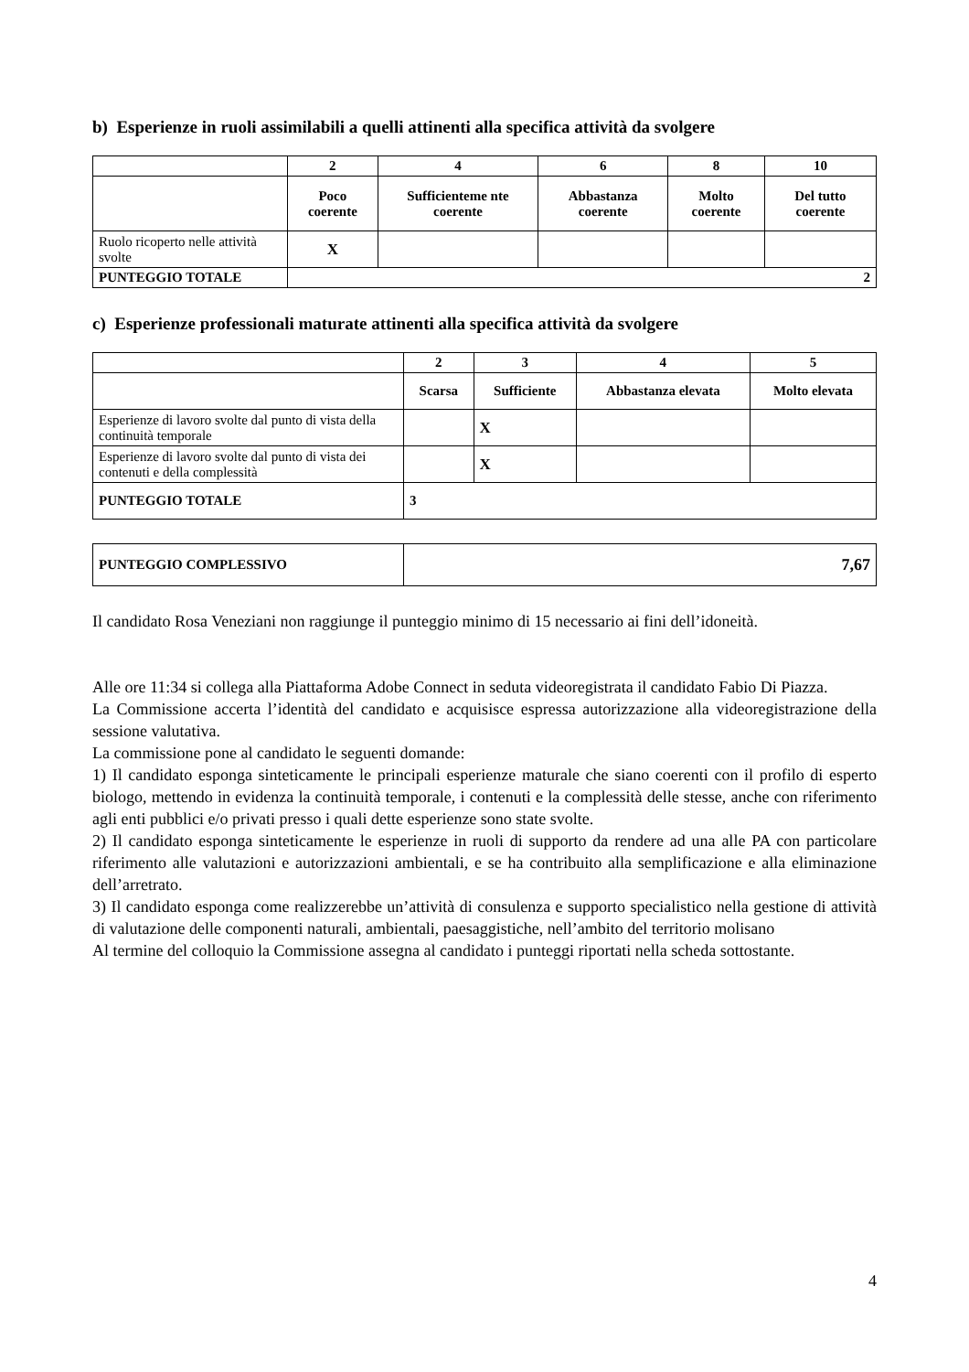b) Esperienze in ruoli assimilabili a quelli attinenti alla specifica attività da svolgere
| | 2 | 4 | 6 | 8 | 10 |
| | Poco coerente | Sufficienteme nte coerente | Abbastanza coerente | Molto coerente | Del tutto coerente |
| Ruolo ricoperto nelle attività svolte | X | | | | |
| PUNTEGGIO TOTALE | 2 | | | | |
c) Esperienze professionali maturate attinenti alla specifica attività da svolgere
| | 2 | 3 | 4 | 5 |
| | Scarsa | Sufficiente | Abbastanza elevata | Molto elevata |
| Esperienze di lavoro svolte dal punto di vista della continuità temporale | | X | | |
| Esperienze di lavoro svolte dal punto di vista dei contenuti e della complessità | | X | | |
| PUNTEGGIO TOTALE | 3 | | | |
| PUNTEGGIO COMPLESSIVO | 7,67 |
Il candidato Rosa Veneziani non raggiunge il punteggio minimo di 15 necessario ai fini dell’idoneità.
Alle ore 11:34 si collega alla Piattaforma Adobe Connect in seduta videoregistrata il candidato Fabio Di Piazza.
La Commissione accerta l’identità del candidato e acquisisce espressa autorizzazione alla videoregistrazione della sessione valutativa.
La commissione pone al candidato le seguenti domande:
1) Il candidato esponga sinteticamente le principali esperienze maturale che siano coerenti con il profilo di esperto biologo, mettendo in evidenza la continuità temporale, i contenuti e la complessità delle stesse, anche con riferimento agli enti pubblici e/o privati presso i quali dette esperienze sono state svolte.
2) Il candidato esponga sinteticamente le esperienze in ruoli di supporto da rendere ad una alle PA con particolare riferimento alle valutazioni e autorizzazioni ambientali, e se ha contribuito alla semplificazione e alla eliminazione dell’arretrato.
3) Il candidato esponga come realizzerebbe un’attività di consulenza e supporto specialistico nella gestione di attività di valutazione delle componenti naturali, ambientali, paesaggistiche, nell’ambito del territorio molisano
Al termine del colloquio la Commissione assegna al candidato i punteggi riportati nella scheda sottostante.
4